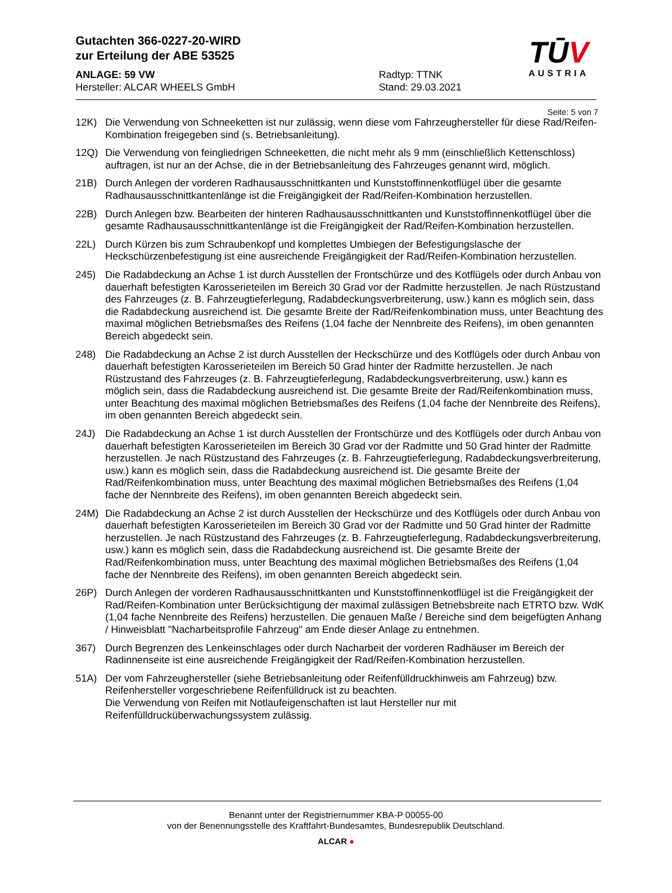Gutachten 366-0227-20-WIRD
zur Erteilung der ABE 53525
ANLAGE: 59 VW
Hersteller: ALCAR WHEELS GmbH
Radtyp: TTNK
Stand: 29.03.2021
TŪV
AUSTRIA
Seite: 5 von 7
12K) Die Verwendung von Schneeketten ist nur zulässig, wenn diese vom Fahrzeughersteller für diese Rad/Reifen-Kombination freigegeben sind (s. Betriebsanleitung).
12Q) Die Verwendung von feingliedrigen Schneeketten, die nicht mehr als 9 mm (einschließlich Kettenschloss) auftragen, ist nur an der Achse, die in der Betriebsanleitung des Fahrzeuges genannt wird, möglich.
21B) Durch Anlegen der vorderen Radhausausschnittkanten und Kunststoffinnenkotflügel über die gesamte Radhausausschnittkantenlänge ist die Freigängigkeit der Rad/Reifen-Kombination herzustellen.
22B) Durch Anlegen bzw. Bearbeiten der hinteren Radhausausschnittkanten und Kunststoffinnenkotflügel über die gesamte Radhausausschnittkantenlänge ist die Freigängigkeit der Rad/Reifen-Kombination herzustellen.
22L) Durch Kürzen bis zum Schraubenkopf und komplettes Umbiegen der Befestigungslasche der Heckschürzenbefestigung ist eine ausreichende Freigängigkeit der Rad/Reifen-Kombination herzustellen.
245) Die Radabdeckung an Achse 1 ist durch Ausstellen der Frontschürze und des Kotflügels oder durch Anbau von dauerhaft befestigten Karosserieteilen im Bereich 30 Grad vor der Radmitte herzustellen. Je nach Rüstzustand des Fahrzeuges (z. B. Fahrzeugtieferlegung, Radabdeckungsverbreiterung, usw.) kann es möglich sein, dass die Radabdeckung ausreichend ist. Die gesamte Breite der Rad/Reifenkombination muss, unter Beachtung des maximal möglichen Betriebsmaßes des Reifens (1,04 fache der Nennbreite des Reifens), im oben genannten Bereich abgedeckt sein.
248) Die Radabdeckung an Achse 2 ist durch Ausstellen der Heckschürze und des Kotflügels oder durch Anbau von dauerhaft befestigten Karosserieteilen im Bereich 50 Grad hinter der Radmitte herzustellen. Je nach Rüstzustand des Fahrzeuges (z. B. Fahrzeugtieferlegung, Radabdeckungsverbreiterung, usw.) kann es möglich sein, dass die Radabdeckung ausreichend ist. Die gesamte Breite der Rad/Reifenkombination muss, unter Beachtung des maximal möglichen Betriebsmaßes des Reifens (1,04 fache der Nennbreite des Reifens), im oben genannten Bereich abgedeckt sein.
24J) Die Radabdeckung an Achse 1 ist durch Ausstellen der Frontschürze und des Kotflügels oder durch Anbau von dauerhaft befestigten Karosserieteilen im Bereich 30 Grad vor der Radmitte und 50 Grad hinter der Radmitte herzustellen. Je nach Rüstzustand des Fahrzeuges (z. B. Fahrzeugtieferlegung, Radabdeckungsverbreiterung, usw.) kann es möglich sein, dass die Radabdeckung ausreichend ist. Die gesamte Breite der Rad/Reifenkombination muss, unter Beachtung des maximal möglichen Betriebsmaßes des Reifens (1,04 fache der Nennbreite des Reifens), im oben genannten Bereich abgedeckt sein.
24M) Die Radabdeckung an Achse 2 ist durch Ausstellen der Heckschürze und des Kotflügels oder durch Anbau von dauerhaft befestigten Karosserieteilen im Bereich 30 Grad vor der Radmitte und 50 Grad hinter der Radmitte herzustellen. Je nach Rüstzustand des Fahrzeuges (z. B. Fahrzeugtieferlegung, Radabdeckungsverbreiterung, usw.) kann es möglich sein, dass die Radabdeckung ausreichend ist. Die gesamte Breite der Rad/Reifenkombination muss, unter Beachtung des maximal möglichen Betriebsmaßes des Reifens (1,04 fache der Nennbreite des Reifens), im oben genannten Bereich abgedeckt sein.
26P) Durch Anlegen der vorderen Radhausausschnittkanten und Kunststoffinnenkotflügel ist die Freigängigkeit der Rad/Reifen-Kombination unter Berücksichtigung der maximal zulässigen Betriebsbreite nach ETRTO bzw. WdK (1,04 fache Nennbreite des Reifens) herzustellen. Die genauen Maße / Bereiche sind dem beigefügten Anhang / Hinweisblatt "Nacharbeitsprofile Fahrzeug" am Ende dieser Anlage zu entnehmen.
367) Durch Begrenzen des Lenkeinschlages oder durch Nacharbeit der vorderen Radhäuser im Bereich der Radinnenseite ist eine ausreichende Freigängigkeit der Rad/Reifen-Kombination herzustellen.
51A) Der vom Fahrzeughersteller (siehe Betriebsanleitung oder Reifenfülldruckhinweis am Fahrzeug) bzw. Reifenhersteller vorgeschriebene Reifenfülldruck ist zu beachten.
Die Verwendung von Reifen mit Notlaufeigenschaften ist laut Hersteller nur mit Reifenfülldrucküberwachungssystem zulässig.
Benannt unter der Registriernummer KBA-P 00055-00
von der Benennungsstelle des Kraftfahrt-Bundesamtes, Bundesrepublik Deutschland.
ALCAR ●